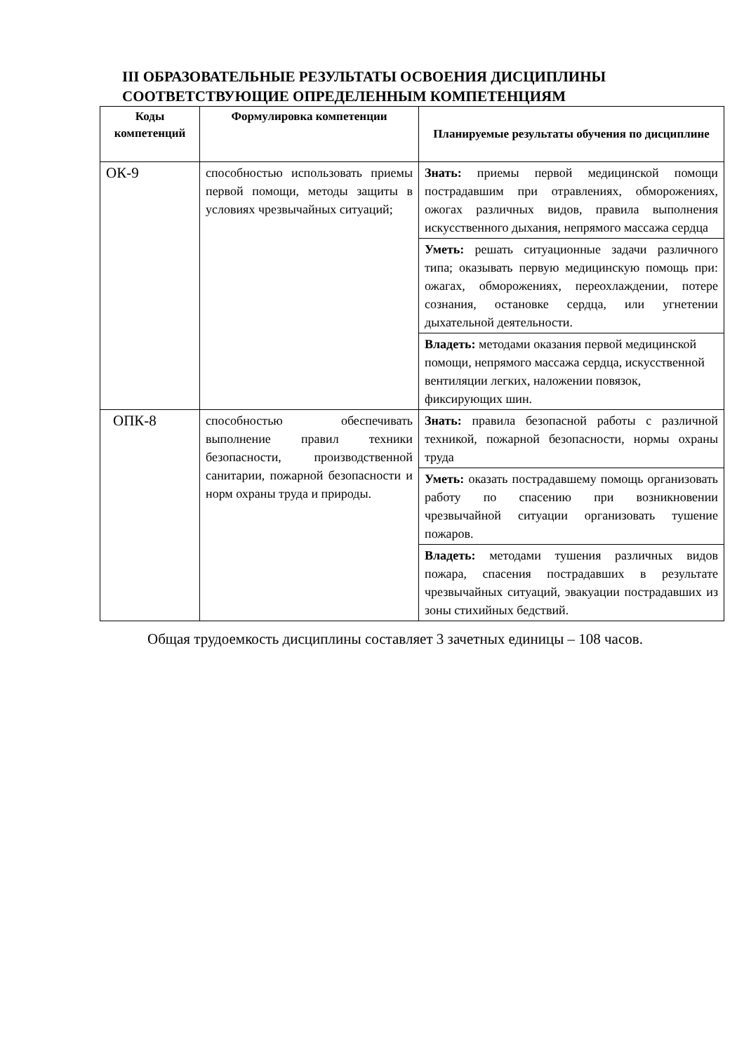III ОБРАЗОВАТЕЛЬНЫЕ РЕЗУЛЬТАТЫ ОСВОЕНИЯ ДИСЦИПЛИНЫ СООТВЕТСТВУЮЩИЕ ОПРЕДЕЛЕННЫМ КОМПЕТЕНЦИЯМ
| Коды компетенций | Формулировка компетенции | Планируемые результаты обучения по дисциплине |
| --- | --- | --- |
| ОК-9 | способностью использовать приемы первой помощи, методы защиты в условиях чрезвычайных ситуаций; | Знать: приемы первой медицинской помощи пострадавшим при отравлениях, обморожениях, ожогах различных видов, правила выполнения искусственного дыхания, непрямого массажа сердца |
| | | Уметь: решать ситуационные задачи различного типа; оказывать первую медицинскую помощь при: ожагах, обморожениях, переохлаждении, потере сознания, остановке сердца, или угнетении дыхательной деятельности. |
| | | Владеть: методами оказания первой медицинской помощи, непрямого массажа сердца, искусственной вентиляции легких, наложении повязок, фиксирующих шин. |
| ОПК-8 | способностью обеспечивать выполнение правил техники безопасности, производственной санитарии, пожарной безопасности и норм охраны труда и природы. | Знать: правила безопасной работы с различной техникой, пожарной безопасности, нормы охраны труда |
| | | Уметь: оказать пострадавшему помощь организовать работу по спасению при возникновении чрезвычайной ситуации организовать тушение пожаров. |
| | | Владеть: методами тушения различных видов пожара, спасения пострадавших в результате чрезвычайных ситуаций, эвакуации пострадавших из зоны стихийных бедствий. |
Общая трудоемкость дисциплины составляет 3 зачетных единицы – 108 часов.